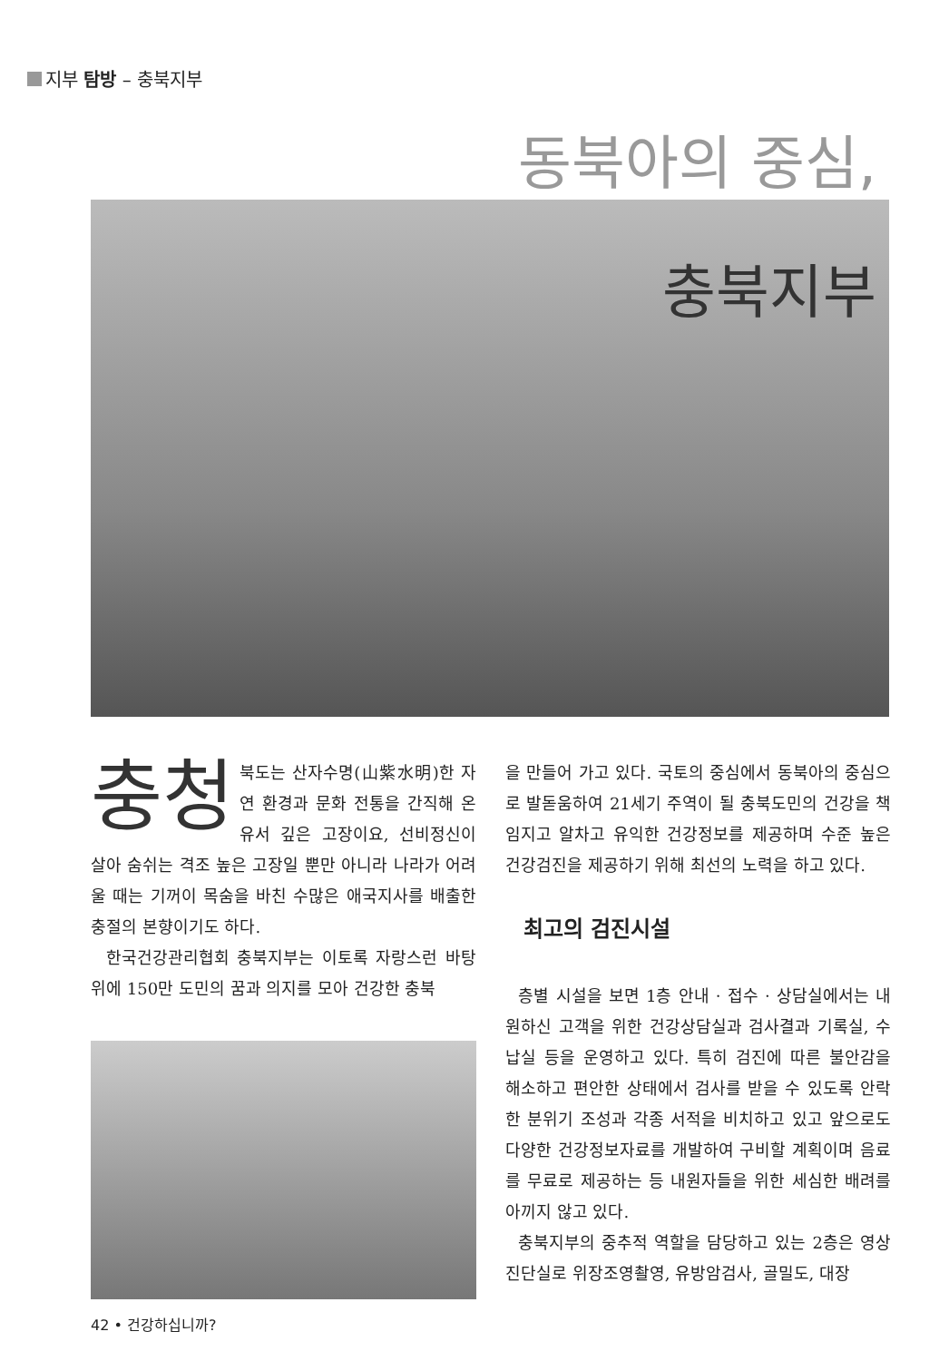지부 탐방 – 충북지부
동북아의 중심,
충북지부
충청 북도는 산자수명(山紫水明)한 자연 환경과 문화 전통을 간직해 온 유서 깊은 고장이요, 선비정신이 살아 숨쉬는 격조 높은 고장일 뿐만 아니라 나라가 어려울 때는 기꺼이 목숨을 바친 수많은 애국지사를 배출한 충절의 본향이기도 하다.
한국건강관리협회 충북지부는 이토록 자랑스런 바탕 위에 150만 도민의 꿈과 의지를 모아 건강한 충북
을 만들어 가고 있다. 국토의 중심에서 동북아의 중심으로 발돋움하여 21세기 주역이 될 충북도민의 건강을 책임지고 알차고 유익한 건강정보를 제공하며 수준 높은 건강검진을 제공하기 위해 최선의 노력을 하고 있다.
최고의 검진시설
층별 시설을 보면 1층 안내 · 접수 · 상담실에서는 내원하신 고객을 위한 건강상담실과 검사결과 기록실, 수납실 등을 운영하고 있다. 특히 검진에 따른 불안감을 해소하고 편안한 상태에서 검사를 받을 수 있도록 안락한 분위기 조성과 각종 서적을 비치하고 있고 앞으로도 다양한 건강정보자료를 개발하여 구비할 계획이며 음료를 무료로 제공하는 등 내원자들을 위한 세심한 배려를 아끼지 않고 있다.
충북지부의 중추적 역할을 담당하고 있는 2층은 영상진단실로 위장조영촬영, 유방암검사, 골밀도, 대장
42 • 건강하십니까?